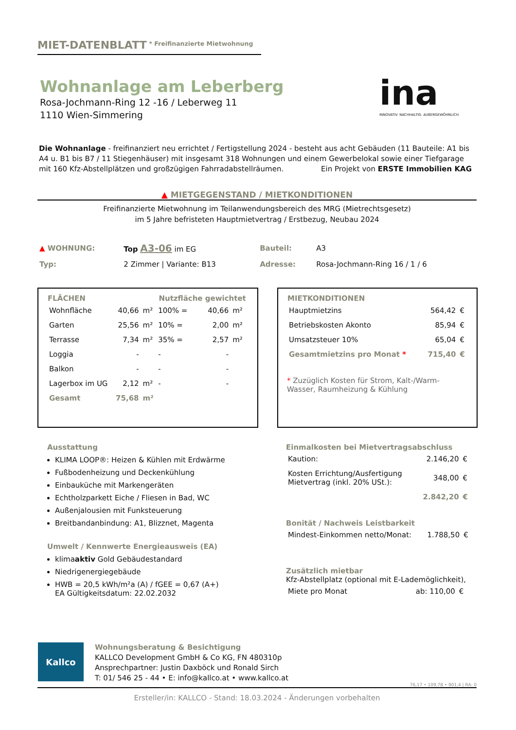MIET-DATENBLATT <sup>* Freifinanzierte Mietwohnung</sup>
Wohnanlage am Leberberg
Rosa-Jochmann-Ring 12 -16 / Leberweg 11
1110 Wien-Simmering
ina
INNOVATIV. NACHHALTIG. AUßERGEWÖHNLICH.
Die Wohnanlage - freifinanziert neu errichtet / Fertigstellung 2024 - besteht aus acht Gebäuden (11 Bauteile: A1 bis A4 u. B1 bis B7 / 11 Stiegenhäuser) mit insgesamt 318 Wohnungen und einem Gewerbelokal sowie einer Tiefgarage mit 160 Kfz-Abstellplätzen und großzügigen Fahrradabstellräumen. Ein Projekt von ERSTE Immobilien KAG
▲ MIETGEGENSTAND / MIETKONDITIONEN
Freifinanzierte Mietwohnung im Teilanwendungsbereich des MRG (Mietrechtsgesetz)
im 5 Jahre befristeten Hauptmietvertrag / Erstbezug, Neubau 2024
| ▲ WOHNUNG: | Top A3-06 im EG | Bauteil: | A3 |
| Typ: | 2 Zimmer / Variante: B13 | Adresse: | Rosa-Jochmann-Ring 16 / 1 / 6 |
| FLÄCHEN | | | Nutzfläche gewichtet | | |
| --- | --- | --- | --- | --- | --- |
| Wohnfläche | 40,66 | m² | 100% = | 40,66 | m² |
| Garten | 25,56 | m² | 10% = | 2,00 | m² |
| Terrasse | 7,34 | m² | 35% = | 2,57 | m² |
| Loggia | - | | - | - | |
| Balkon | - | | - | - | |
| Lagerbox im UG | 2,12 | m² | - | - | |
| Gesamt | 75,68 | m² | | | |
| MIETKONDITIONEN | | |
| --- | --- | --- |
| Hauptmietzins | 564,42 | € |
| Betriebskosten Akonto | 85,94 | € |
| Umsatzsteuer 10% | 65,04 | € |
| Gesamtmietzins pro Monat * | 715,40 | € |
* Zuzüglich Kosten für Strom, Kalt-/Warm-Wasser, Raumheizung & Kühlung
Ausstattung
KLIMA LOOP®: Heizen & Kühlen mit Erdwärme
Fußbodenheizung und Deckenkühlung
Einbauküche mit Markengeräten
Echtholzparkett Eiche / Fliesen in Bad, WC
Außenjalousien mit Funksteuerung
Breitbandanbindung: A1, Blizznet, Magenta
Umwelt / Kennwerte Energieausweis (EA)
klimaaktiv Gold Gebäudestandard
Niedrigenergiegebäude
HWB = 20,5 kWh/m²a (A) / fGEE = 0,67 (A+)
EA Gültigkeitsdatum: 22.02.2032
Einmalkosten bei Mietvertragsabschluss
| Kaution: | 2.146,20 | € |
| Kosten Errichtung/Ausfertigung Mietvertrag (inkl. 20% USt.): | 348,00 | € |
| | 2.842,20 | € |
Bonität / Nachweis Leistbarkeit
| Mindest-Einkommen netto/Monat: | 1.788,50 | € |
Zusätzlich mietbar
Kfz-Abstellplatz (optional mit E-Lademöglichkeit),
| Miete pro Monat | ab: 110,00 | € |
Kallco
Wohnungsberatung & Besichtigung
KALLCO Development GmbH & Co KG, FN 480310p
Ansprechpartner: Justin Daxböck und Ronald Sirch
T: 01/ 546 25 - 44 • E: info@kallco.at • www.kallco.at
76,17 • 109,78 • 901,4 | RA: 0
Ersteller/in: KALLCO - Stand: 18.03.2024 - Änderungen vorbehalten